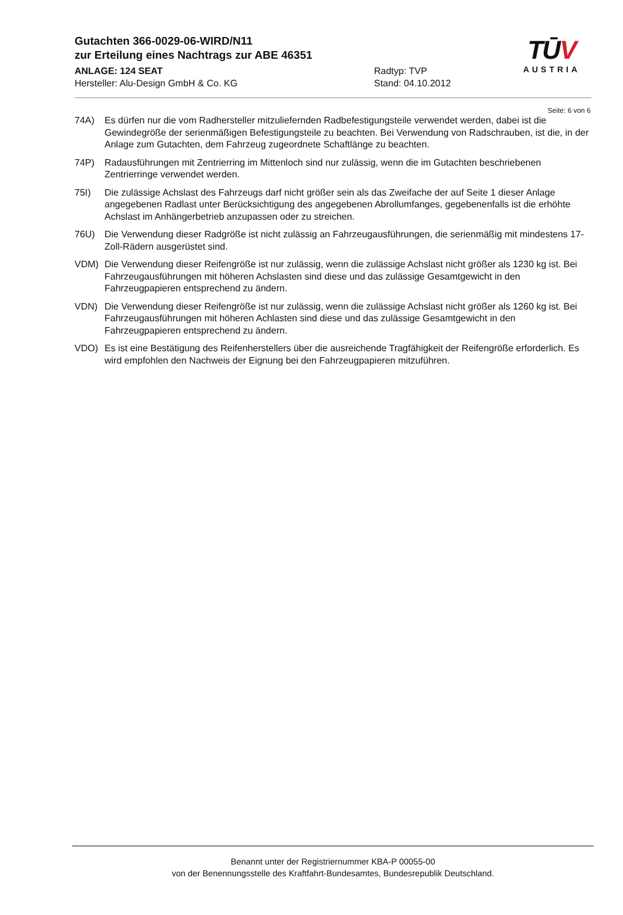Gutachten 366-0029-06-WIRD/N11
zur Erteilung eines Nachtrags zur ABE 46351
ANLAGE: 124 SEAT Radtyp: TVP
Hersteller: Alu-Design GmbH & Co. KG Stand: 04.10.2012
TŪV
AUSTRIA
Seite: 6 von 6
74A) Es dürfen nur die vom Radhersteller mitzuliefernden Radbefestigungsteile verwendet werden, dabei ist die Gewindegröße der serienmäßigen Befestigungsteile zu beachten. Bei Verwendung von Radschrauben, ist die, in der Anlage zum Gutachten, dem Fahrzeug zugeordnete Schaftlänge zu beachten.
74P) Radausführungen mit Zentrierring im Mittenloch sind nur zulässig, wenn die im Gutachten beschriebenen Zentrierringe verwendet werden.
75I) Die zulässige Achslast des Fahrzeugs darf nicht größer sein als das Zweifache der auf Seite 1 dieser Anlage angegebenen Radlast unter Berücksichtigung des angegebenen Abrollumfanges, gegebenenfalls ist die erhöhte Achslast im Anhängerbetrieb anzupassen oder zu streichen.
76U) Die Verwendung dieser Radgröße ist nicht zulässig an Fahrzeugausführungen, die serienmäßig mit mindestens 17-Zoll-Rädern ausgerüstet sind.
VDM) Die Verwendung dieser Reifengröße ist nur zulässig, wenn die zulässige Achslast nicht größer als 1230 kg ist. Bei Fahrzeugausführungen mit höheren Achslasten sind diese und das zulässige Gesamtgewicht in den Fahrzeugpapieren entsprechend zu ändern.
VDN) Die Verwendung dieser Reifengröße ist nur zulässig, wenn die zulässige Achslast nicht größer als 1260 kg ist. Bei Fahrzeugausführungen mit höheren Achlasten sind diese und das zulässige Gesamtgewicht in den Fahrzeugpapieren entsprechend zu ändern.
VDO) Es ist eine Bestätigung des Reifenherstellers über die ausreichende Tragfähigkeit der Reifengröße erforderlich. Es wird empfohlen den Nachweis der Eignung bei den Fahrzeugpapieren mitzuführen.
Benannt unter der Registriernummer KBA-P 00055-00
von der Benennungsstelle des Kraftfahrt-Bundesamtes, Bundesrepublik Deutschland.